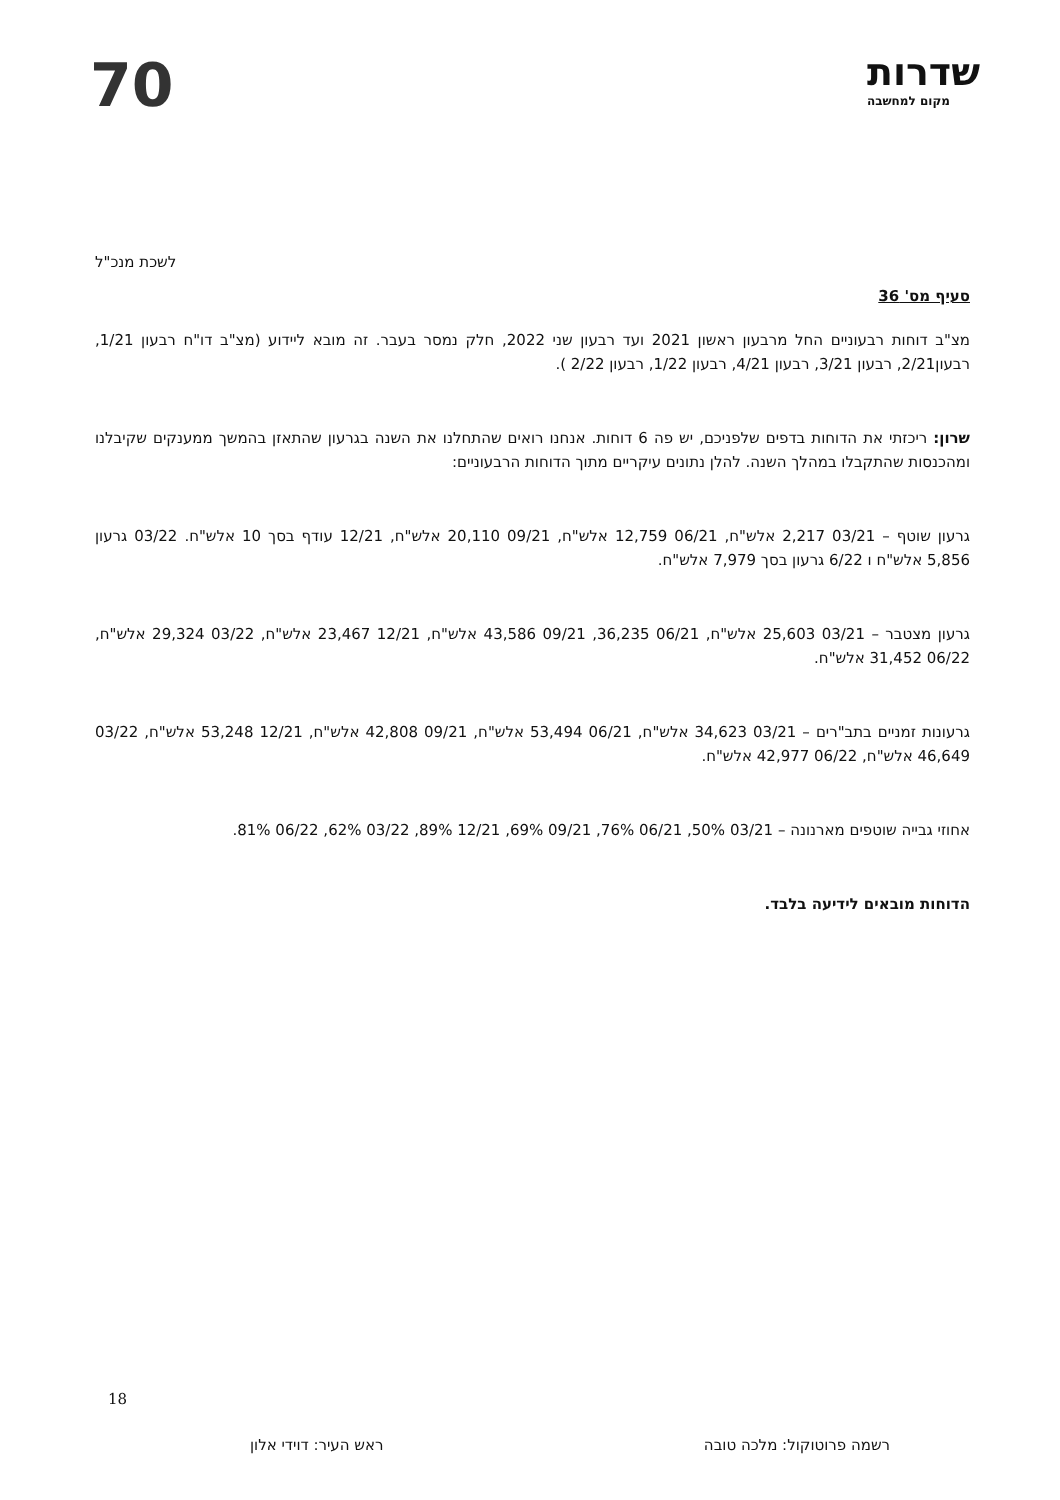שדרות
מקום למחשבה
70
לשכת מנכ"ל
סעיף מס' 36
מצ"ב דוחות רבעוניים החל מרבעון ראשון 2021 ועד רבעון שני 2022, חלק נמסר בעבר. זה מובא ליידוע (מצ"ב דו"ח רבעון 1/21, רבעון2/21, רבעון 3/21, רבעון 4/21, רבעון 1/22, רבעון 2/22 ).
שרון: ריכזתי את הדוחות בדפים שלפניכם, יש פה 6 דוחות. אנחנו רואים שהתחלנו את השנה בגרעון שהתאזן בהמשך ממענקים שקיבלנו ומהכנסות שהתקבלו במהלך השנה. להלן נתונים עיקריים מתוך הדוחות הרבעוניים:
גרעון שוטף – 03/21 2,217 אלש"ח, 06/21 12,759 אלש"ח, 09/21 20,110 אלש"ח, 12/21 עודף בסך 10 אלש"ח. 03/22 גרעון 5,856 אלש"ח ו 6/22 גרעון בסך 7,979 אלש"ח.
גרעון מצטבר – 03/21 25,603 אלש"ח, 06/21 36,235, 09/21 43,586 אלש"ח, 12/21 23,467 אלש"ח, 03/22 29,324 אלש"ח, 06/22 31,452 אלש"ח.
גרעונות זמניים בתב"רים – 03/21 34,623 אלש"ח, 06/21 53,494 אלש"ח, 09/21 42,808 אלש"ח, 12/21 53,248 אלש"ח, 03/22 46,649 אלש"ח, 06/22 42,977 אלש"ח.
אחוזי גבייה שוטפים מארנונה – 03/21 50%, 06/21 76%, 09/21 69%, 12/21 89%, 03/22 62%, 06/22 81%.
הדוחות מובאים לידיעה בלבד.
רשמה פרוטוקול: מלכה טובה ראש העיר: דוידי אלון
18